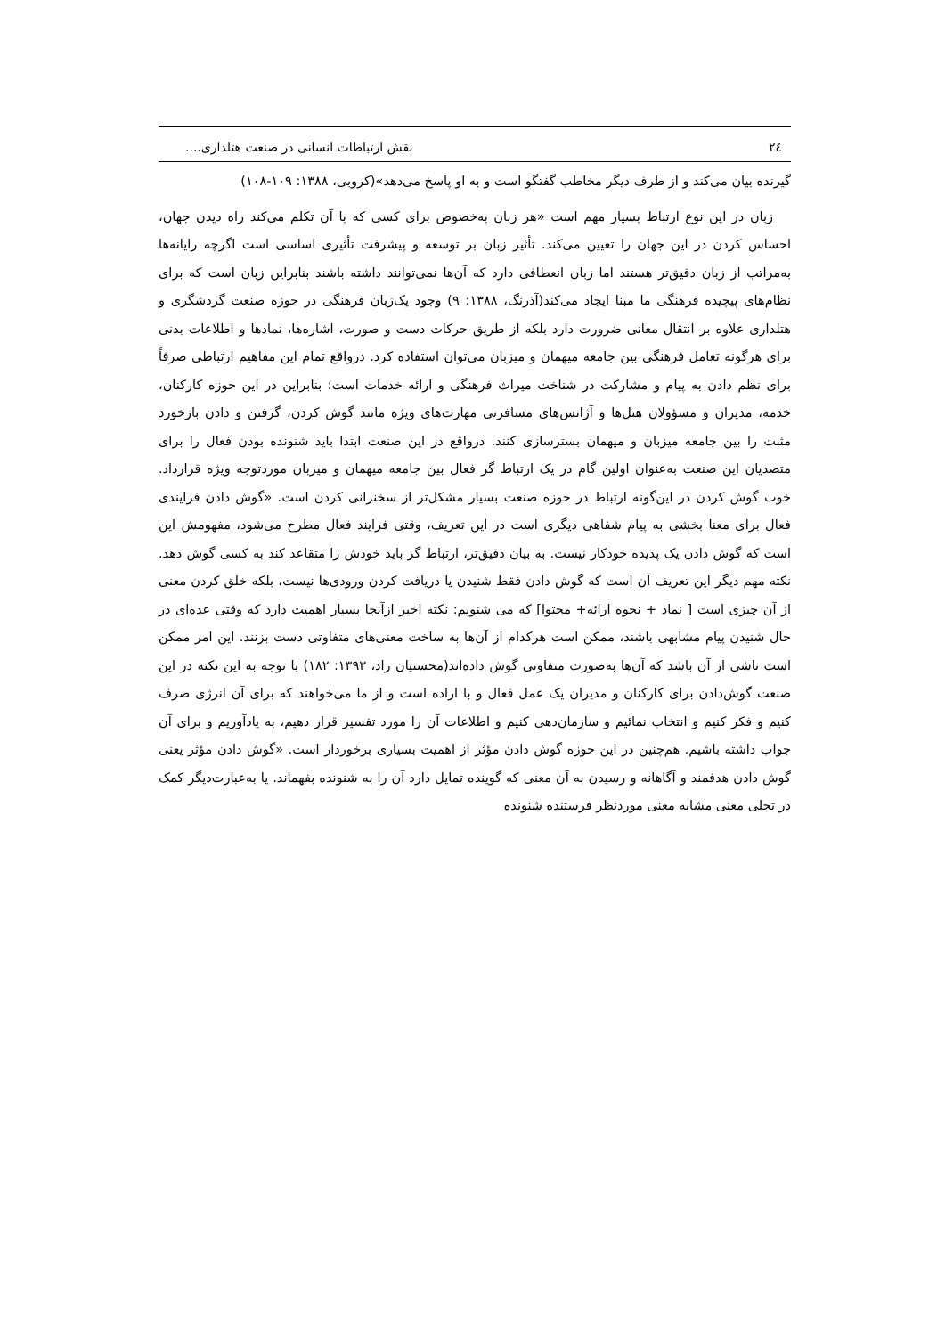۲٤ نقش ارتباطات انسانی در صنعت هتلداری....
گیرنده بیان می‌کند و از طرف دیگر مخاطب گفتگو است و به او پاسخ می‌دهد»(کروبی، ۱۳۸۸: ۱۰۹-۱۰۸)
زبان در این نوع ارتباط بسیار مهم است «هر زبان به‌خصوص برای کسی که با آن تکلم می‌کند راه دیدن جهان، احساس کردن در این جهان را تعیین می‌کند. تأثیر زبان بر توسعه و پیشرفت تأثیری اساسی است اگرچه رایانه‌ها به‌مراتب از زبان دقیق‌تر هستند اما زبان انعطافی دارد که آن‌ها نمی‌توانند داشته باشند بنابراین زبان است که برای نظام‌های پیچیده فرهنگی ما مبنا ایجاد می‌کند(آذرنگ، ۱۳۸۸: ۹) وجود یک‌زبان فرهنگی در حوزه صنعت گردشگری و هتلداری علاوه بر انتقال معانی ضرورت دارد بلکه از طریق حرکات دست و صورت، اشاره‌ها، نمادها و اطلاعات بدنی برای هرگونه تعامل فرهنگی بین جامعه میهمان و میزبان می‌توان استفاده کرد. درواقع تمام این مفاهیم ارتباطی صرفاً برای نظم دادن به پیام و مشارکت در شناخت میراث فرهنگی و ارائه خدمات است؛ بنابراین در این حوزه کارکنان، خدمه، مدیران و مسؤولان هتل‌ها و آژانس‌های مسافرتی مهارت‌های ویژه مانند گوش کردن، گرفتن و دادن بازخورد مثبت را بین جامعه میزبان و میهمان بسترسازی کنند. درواقع در این صنعت ابتدا باید شنونده بودن فعال را برای متصدیان این صنعت به‌عنوان اولین گام در یک ارتباط گر فعال بین جامعه میهمان و میزبان موردتوجه ویژه قرارداد. خوب گوش کردن در این‌گونه ارتباط در حوزه صنعت بسیار مشکل‌تر از سخنرانی کردن است. «گوش دادن فرایندی فعال برای معنا بخشی به پیام شفاهی دیگری است در این تعریف، وقتی فرایند فعال مطرح می‌شود، مفهومش این است که گوش دادن یک پدیده خودکار نیست. به بیان دقیق‌تر، ارتباط گر باید خودش را متقاعد کند به کسی گوش دهد. نکته مهم دیگر این تعریف آن است که گوش دادن فقط شنیدن یا دریافت کردن ورودی‌ها نیست، بلکه خلق کردن معنی از آن چیزی است [ نماد + نحوه ارائه+ محتوا] که می شنویم: نکته اخیر ازآنجا بسیار اهمیت دارد که وقتی عده‌ای در حال شنیدن پیام مشابهی باشند، ممکن است هرکدام از آن‌ها به ساخت معنی‌های متفاوتی دست بزنند. این امر ممکن است ناشی از آن باشد که آن‌ها به‌صورت متفاوتی گوش داده‌اند(محسنیان راد، ۱۳۹۳: ۱۸۲) با توجه به این نکته در این صنعت گوش‌دادن برای کارکنان و مدیران یک عمل فعال و با اراده است و از ما می‌خواهند که برای آن انرژی صرف کنیم و فکر کنیم و انتخاب نمائیم و سازمان‌دهی کنیم و اطلاعات آن را مورد تفسیر قرار دهیم، به یادآوریم و برای آن جواب داشته باشیم. هم‌چنین در این حوزه گوش دادن مؤثر از اهمیت بسیاری برخوردار است. «گوش دادن مؤثر یعنی گوش دادن هدفمند و آگاهانه و رسیدن به آن معنی که گوینده تمایل دارد آن را به شنونده بفهماند. یا به‌عبارت‌دیگر کمک در تجلی معنی مشابه معنی موردنظر فرستنده شنونده